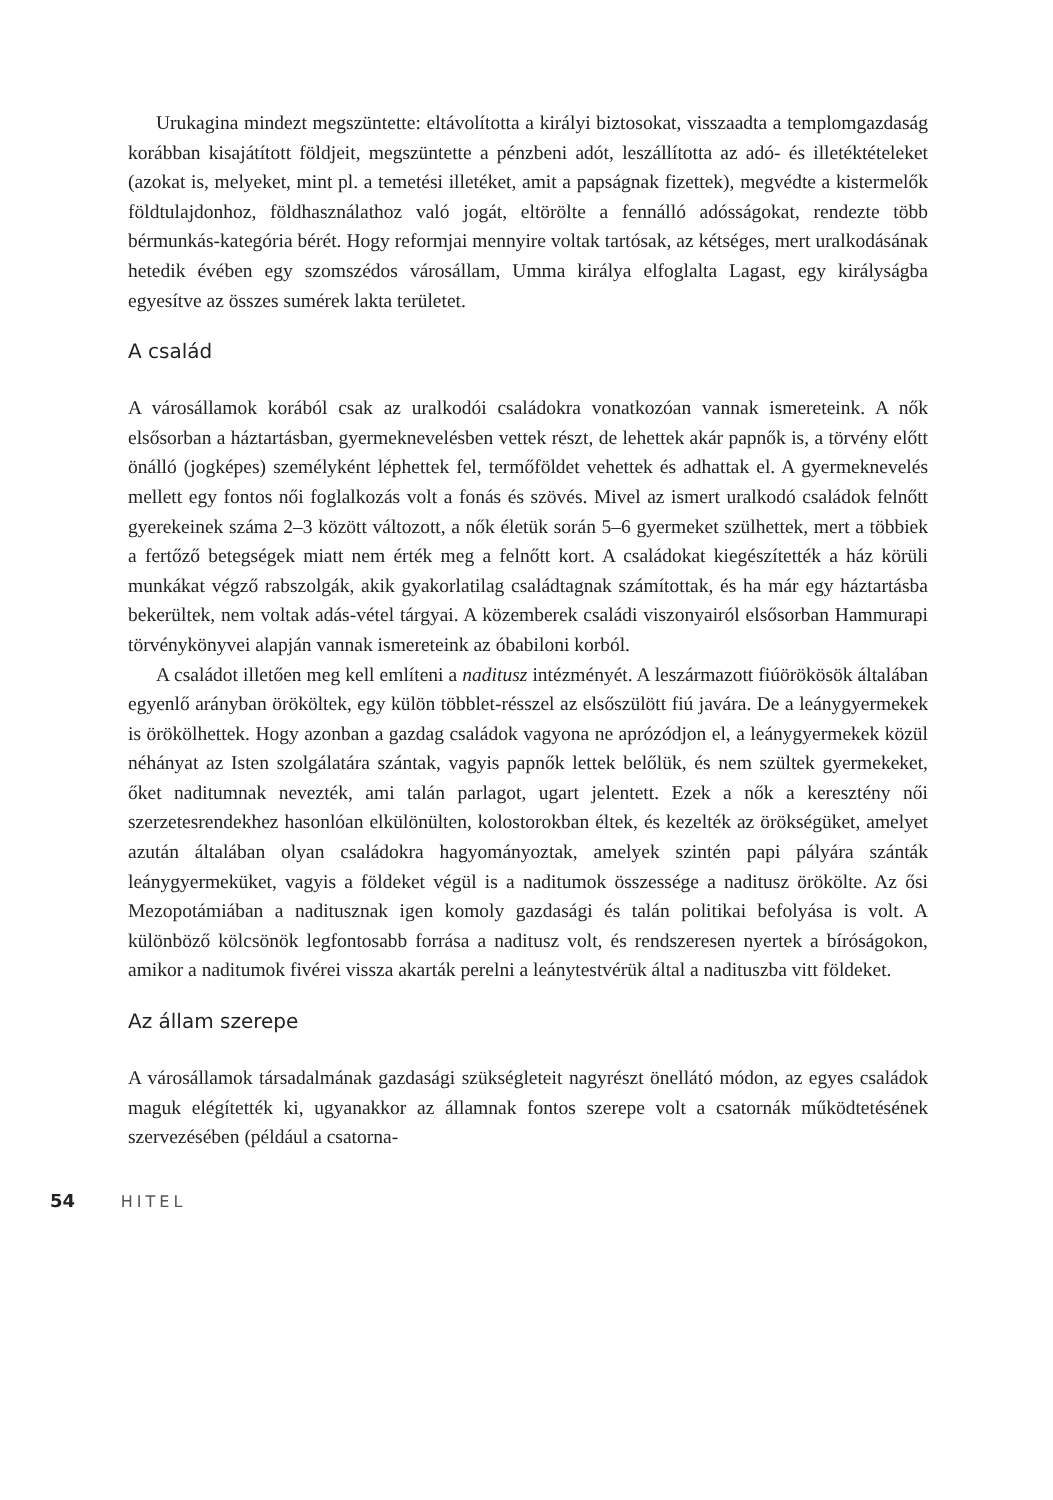Urukagina mindezt megszüntette: eltávolította a királyi biztosokat, visszaadta a templomgazdaság korábban kisajátított földjeit, megszüntette a pénzbeni adót, leszállította az adó- és illetéktételeket (azokat is, melyeket, mint pl. a temetési illetéket, amit a papságnak fizettek), megvédte a kistermelők földtulajdonhoz, földhasználathoz való jogát, eltörölte a fennálló adósságokat, rendezte több bérmunkás-kategória bérét. Hogy reformjai mennyire voltak tartósak, az kétséges, mert uralkodásának hetedik évében egy szomszédos városállam, Umma királya elfoglalta Lagast, egy királyságba egyesítve az összes sumérek lakta területet.
A család
A városállamok korából csak az uralkodói családokra vonatkozóan vannak ismereteink. A nők elsősorban a háztartásban, gyermeknevelésben vettek részt, de lehettek akár papnők is, a törvény előtt önálló (jogképes) személyként léphettek fel, termőföldet vehettek és adhattak el. A gyermeknevelés mellett egy fontos női foglalkozás volt a fonás és szövés. Mivel az ismert uralkodó családok felnőtt gyerekeinek száma 2–3 között változott, a nők életük során 5–6 gyermeket szülhettek, mert a többiek a fertőző betegségek miatt nem érték meg a felnőtt kort. A családokat kiegészítették a ház körüli munkákat végző rabszolgák, akik gyakorlatilag családtagnak számítottak, és ha már egy háztartásba bekerültek, nem voltak adás-vétel tárgyai. A közemberek családi viszonyairól elsősorban Hammurapi törvénykönyvei alapján vannak ismereteink az óbabiloni korból.
A családot illetően meg kell említeni a naditusz intézményét. A leszármazott fiúörökösök általában egyenlő arányban örököltek, egy külön többlet-résszel az elsőszülött fiú javára. De a leánygyermekek is örökölhettek. Hogy azonban a gazdag családok vagyona ne aprózódjon el, a leánygyermekek közül néhányat az Isten szolgálatára szántak, vagyis papnők lettek belőlük, és nem szültek gyermekeket, őket naditumnak nevezték, ami talán parlagot, ugart jelentett. Ezek a nők a keresztény női szerzetesrendekhez hasonlóan elkülönülten, kolostorokban éltek, és kezelték az örökségüket, amelyet azután általában olyan családokra hagyományoztak, amelyek szintén papi pályára szánták leánygyermeküket, vagyis a földeket végül is a naditumok összessége a naditusz örökölte. Az ősi Mezopotámiában a naditusznak igen komoly gazdasági és talán politikai befolyása is volt. A különböző kölcsönök legfontosabb forrása a naditusz volt, és rendszeresen nyertek a bíróságokon, amikor a naditumok fivérei vissza akarták perelni a leánytestvérük által a nadituszba vitt földeket.
Az állam szerepe
A városállamok társadalmának gazdasági szükségleteit nagyrészt önellátó módon, az egyes családok maguk elégítették ki, ugyanakkor az államnak fontos szerepe volt a csatornák működtetésének szervezésében (például a csatorna-
54 HITEL